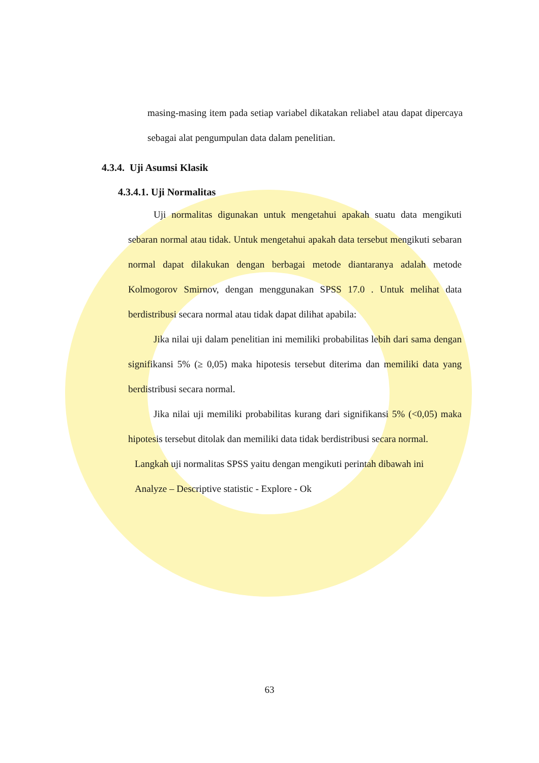masing-masing item pada setiap variabel dikatakan reliabel atau dapat dipercaya sebagai alat pengumpulan data dalam penelitian.
4.3.4. Uji Asumsi Klasik
4.3.4.1. Uji Normalitas
Uji normalitas digunakan untuk mengetahui apakah suatu data mengikuti sebaran normal atau tidak. Untuk mengetahui apakah data tersebut mengikuti sebaran normal dapat dilakukan dengan berbagai metode diantaranya adalah metode Kolmogorov Smirnov, dengan menggunakan SPSS 17.0 . Untuk melihat data berdistribusi secara normal atau tidak dapat dilihat apabila:
Jika nilai uji dalam penelitian ini memiliki probabilitas lebih dari sama dengan signifikansi 5% (≥ 0,05) maka hipotesis tersebut diterima dan memiliki data yang berdistribusi secara normal.
Jika nilai uji memiliki probabilitas kurang dari signifikansi 5% (<0,05) maka hipotesis tersebut ditolak dan memiliki data tidak berdistribusi secara normal.
Langkah uji normalitas SPSS yaitu dengan mengikuti perintah dibawah ini
Analyze – Descriptive statistic - Explore - Ok
63